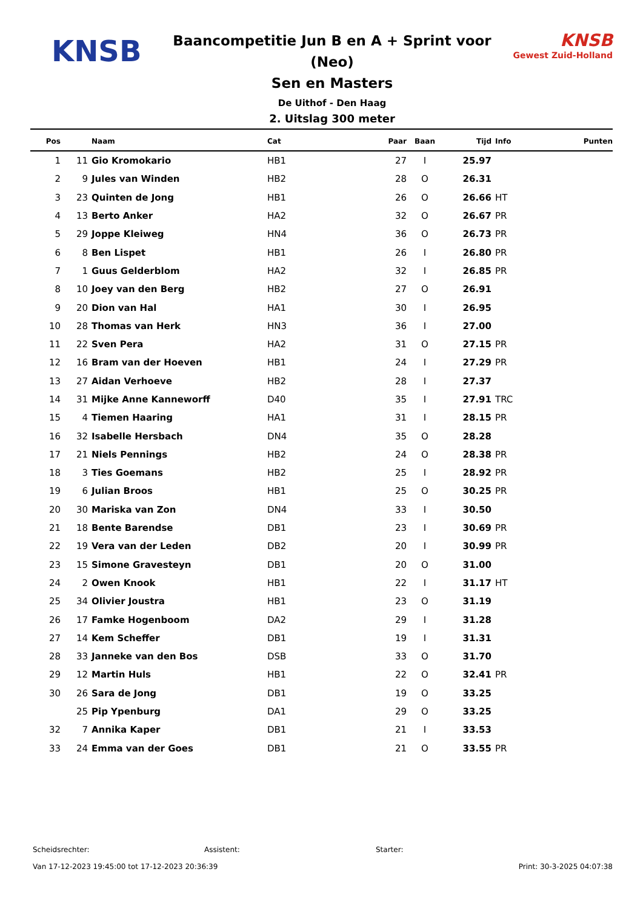KNSB
Baancompetitie Jun B en A + Sprint voor (Neo)
Sen en Masters
De Uithof - Den Haag
2. Uitslag 300 meter
KNSB
Gewest Zuid-Holland
| Pos | | Naam | Cat | Paar | Baan | Tijd | Info | Punten |
| --- | --- | --- | --- | --- | --- | --- | --- | --- |
| 1 | 11 | Gio Kromokario | HB1 | 27 | I | 25.97 | | |
| 2 | 9 | Jules van Winden | HB2 | 28 | O | 26.31 | | |
| 3 | 23 | Quinten de Jong | HB1 | 26 | O | 26.66 | HT | |
| 4 | 13 | Berto Anker | HA2 | 32 | O | 26.67 | PR | |
| 5 | 29 | Joppe Kleiweg | HN4 | 36 | O | 26.73 | PR | |
| 6 | 8 | Ben Lispet | HB1 | 26 | I | 26.80 | PR | |
| 7 | 1 | Guus Gelderblom | HA2 | 32 | I | 26.85 | PR | |
| 8 | 10 | Joey van den Berg | HB2 | 27 | O | 26.91 | | |
| 9 | 20 | Dion van Hal | HA1 | 30 | I | 26.95 | | |
| 10 | 28 | Thomas van Herk | HN3 | 36 | I | 27.00 | | |
| 11 | 22 | Sven Pera | HA2 | 31 | O | 27.15 | PR | |
| 12 | 16 | Bram van der Hoeven | HB1 | 24 | I | 27.29 | PR | |
| 13 | 27 | Aidan Verhoeve | HB2 | 28 | I | 27.37 | | |
| 14 | 31 | Mijke Anne Kanneworff | D40 | 35 | I | 27.91 | TRC | |
| 15 | 4 | Tiemen Haaring | HA1 | 31 | I | 28.15 | PR | |
| 16 | 32 | Isabelle Hersbach | DN4 | 35 | O | 28.28 | | |
| 17 | 21 | Niels Pennings | HB2 | 24 | O | 28.38 | PR | |
| 18 | 3 | Ties Goemans | HB2 | 25 | I | 28.92 | PR | |
| 19 | 6 | Julian Broos | HB1 | 25 | O | 30.25 | PR | |
| 20 | 30 | Mariska van Zon | DN4 | 33 | I | 30.50 | | |
| 21 | 18 | Bente Barendse | DB1 | 23 | I | 30.69 | PR | |
| 22 | 19 | Vera van der Leden | DB2 | 20 | I | 30.99 | PR | |
| 23 | 15 | Simone Gravesteyn | DB1 | 20 | O | 31.00 | | |
| 24 | 2 | Owen Knook | HB1 | 22 | I | 31.17 | HT | |
| 25 | 34 | Olivier Joustra | HB1 | 23 | O | 31.19 | | |
| 26 | 17 | Famke Hogenboom | DA2 | 29 | I | 31.28 | | |
| 27 | 14 | Kem Scheffer | DB1 | 19 | I | 31.31 | | |
| 28 | 33 | Janneke van den Bos | DSB | 33 | O | 31.70 | | |
| 29 | 12 | Martin Huls | HB1 | 22 | O | 32.41 | PR | |
| 30 | 26 | Sara de Jong | DB1 | 19 | O | 33.25 | | |
| | 25 | Pip Ypenburg | DA1 | 29 | O | 33.25 | | |
| 32 | 7 | Annika Kaper | DB1 | 21 | I | 33.53 | | |
| 33 | 24 | Emma van der Goes | DB1 | 21 | O | 33.55 | PR | |
Scheidsrechter: Assistent: Starter:
Van 17-12-2023 19:45:00 tot 17-12-2023 20:36:39 Print: 30-3-2025 04:07:38